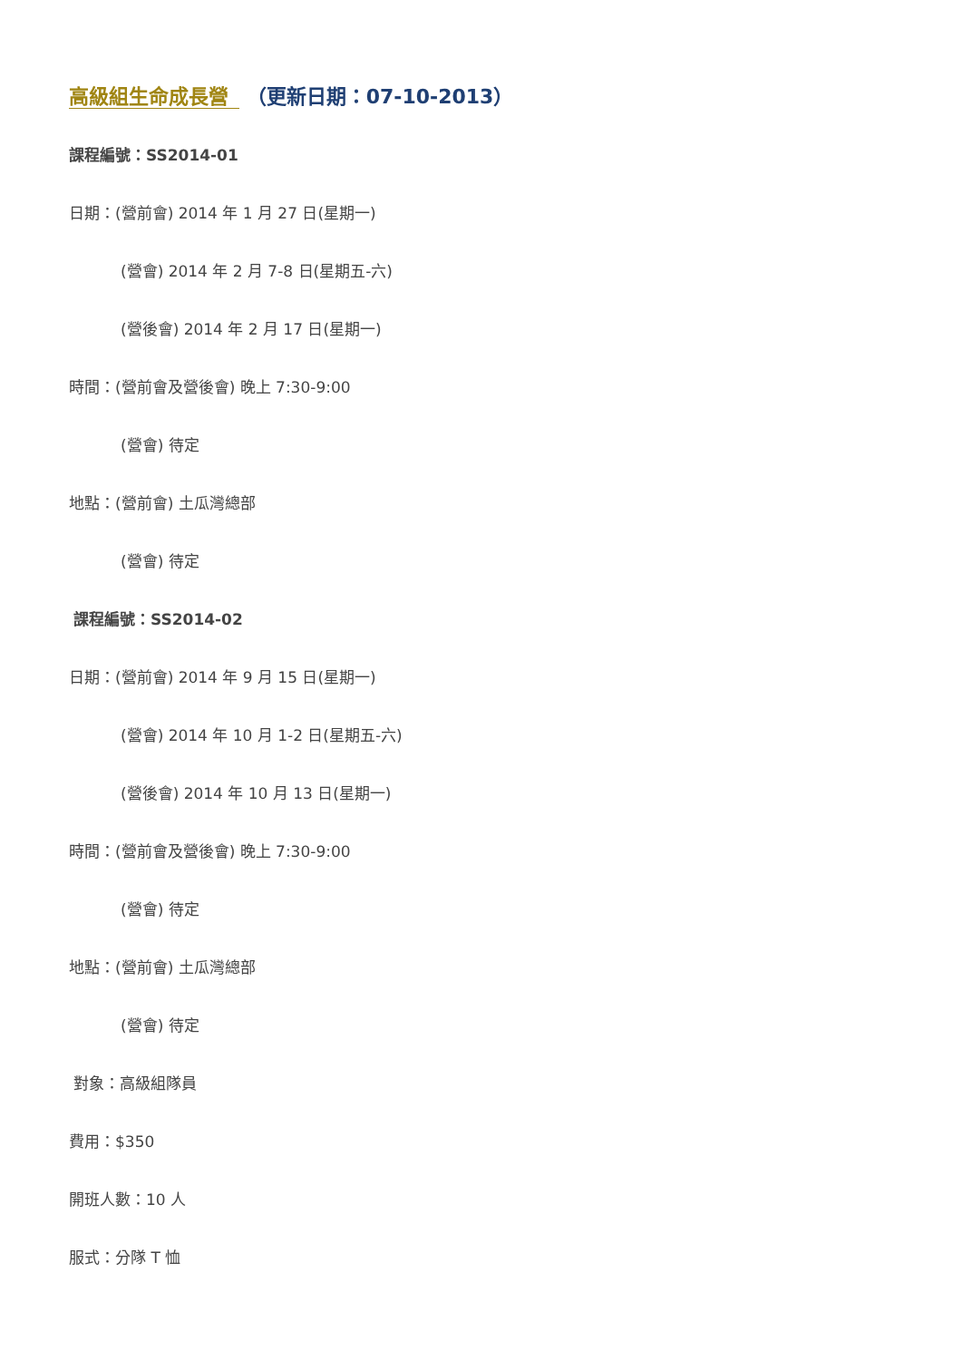高級組生命成長營 （更新日期：07-10-2013）
課程編號：SS2014-01
日期：(營前會) 2014 年 1 月 27 日(星期一)
(營會) 2014 年 2 月 7-8 日(星期五-六)
(營後會) 2014 年 2 月 17 日(星期一)
時間：(營前會及營後會) 晚上 7:30-9:00
(營會) 待定
地點：(營前會) 土瓜灣總部
(營會) 待定
課程編號：SS2014-02
日期：(營前會) 2014 年 9 月 15 日(星期一)
(營會) 2014 年 10 月 1-2 日(星期五-六)
(營後會) 2014 年 10 月 13 日(星期一)
時間：(營前會及營後會) 晚上 7:30-9:00
(營會) 待定
地點：(營前會) 土瓜灣總部
(營會) 待定
對象：高級組隊員
費用：$350
開班人數：10 人
服式：分隊 T 恤